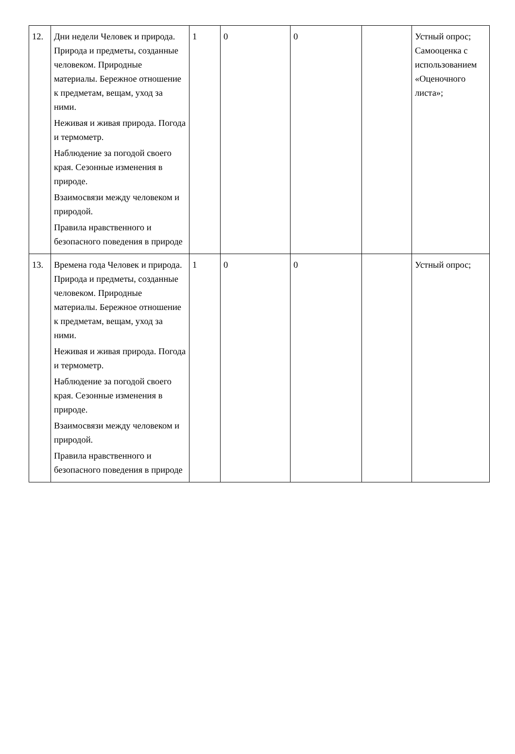| 12. | Дни недели Человек и природа. Природа и предметы, созданные человеком. Природные материалы. Бережное отношение к предметам, вещам, уход за ними. Неживая и живая природа. Погода и термометр. Наблюдение за погодой своего края. Сезонные изменения в природе. Взаимосвязи между человеком и природой. Правила нравственного и безопасного поведения в природе | 1 | 0 | 0 | | Устный опрос; Самооценка с использованием «Оценочного листа»; |
| 13. | Времена года Человек и природа. Природа и предметы, созданные человеком. Природные материалы. Бережное отношение к предметам, вещам, уход за ними. Неживая и живая природа. Погода и термометр. Наблюдение за погодой своего края. Сезонные изменения в природе. Взаимосвязи между человеком и природой. Правила нравственного и безопасного поведения в природе | 1 | 0 | 0 | | Устный опрос; |